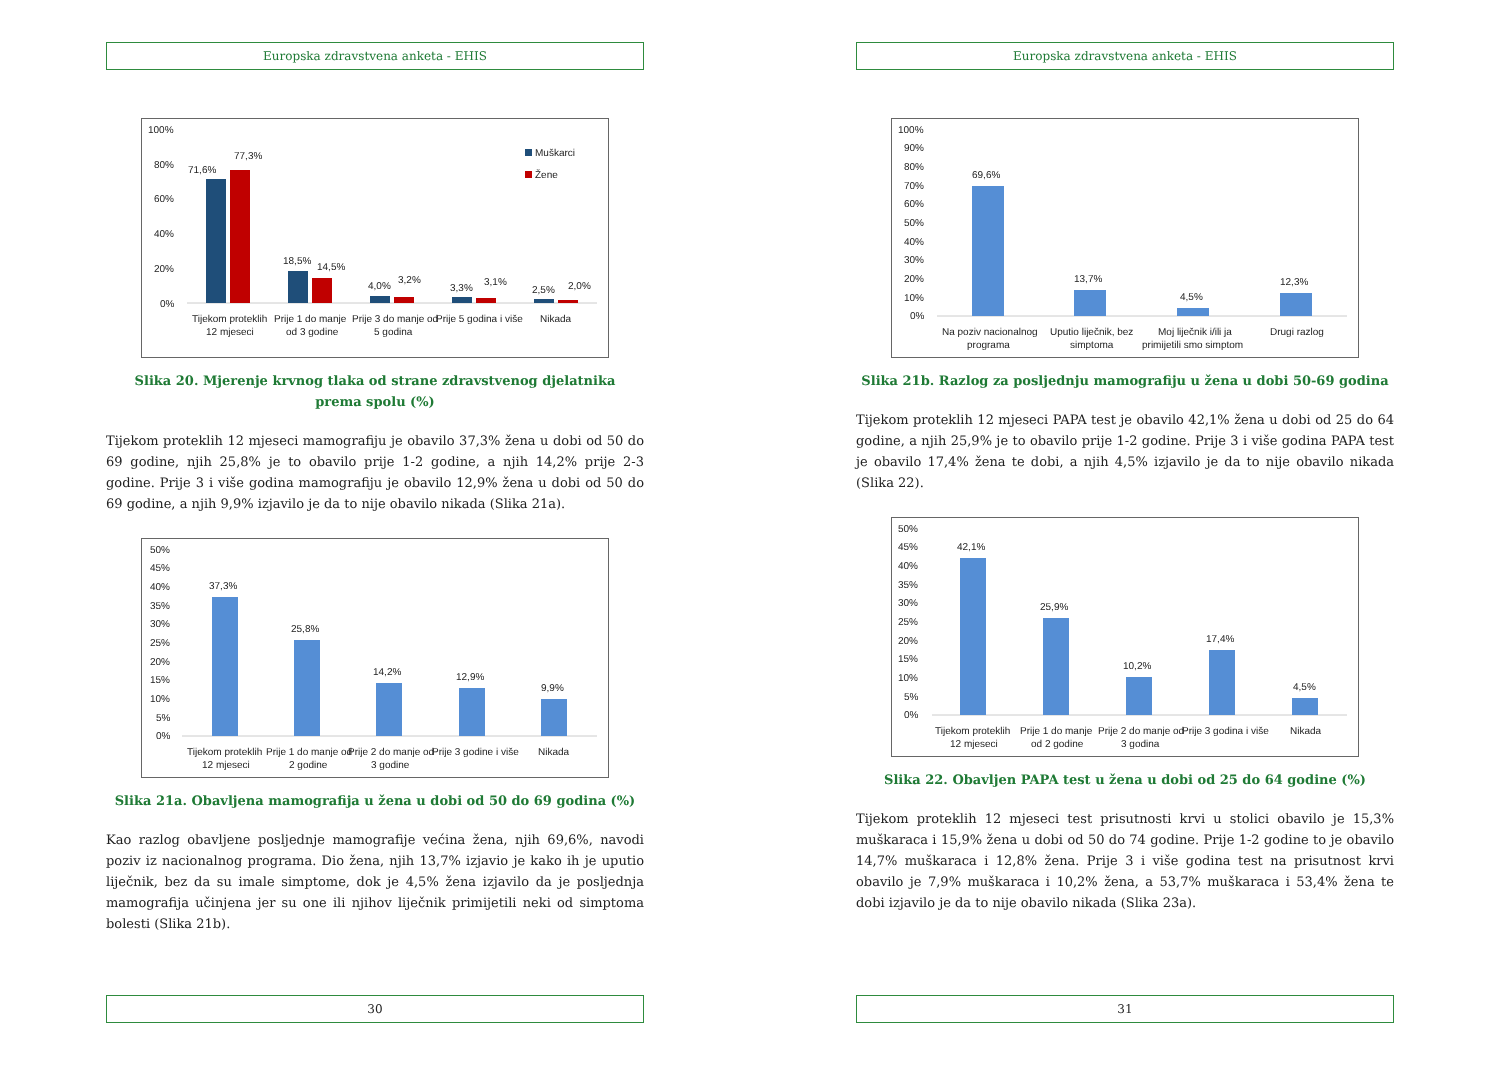Europska zdravstvena anketa - EHIS
100%
80%
60%
40%
20%
0%
71,6%
77,3%
18,5%
14,5%
4,0%
3,2%
3,3%
3,1%
2,5%
2,0%
Muškarci
Žene
Tijekom proteklih
12 mjeseci
Prije 1 do manje
od 3 godine
Prije 3 do manje od
5 godina
Prije 5 godina i više
Nikada
Slika 20. Mjerenje krvnog tlaka od strane zdravstvenog djelatnika
prema spolu (%)
Tijekom proteklih 12 mjeseci mamografiju je obavilo 37,3% žena u dobi od 50 do 69 godine, njih 25,8% je to obavilo prije 1-2 godine, a njih 14,2% prije 2-3 godine. Prije 3 i više godina mamografiju je obavilo 12,9% žena u dobi od 50 do 69 godine, a njih 9,9% izjavilo je da to nije obavilo nikada (Slika 21a).
50%
45%
40%
35%
30%
25%
20%
15%
10%
5%
0%
37,3%
25,8%
14,2%
12,9%
9,9%
Tijekom proteklih
12 mjeseci
Prije 1 do manje od
2 godine
Prije 2 do manje od
3 godine
Prije 3 godine i više
Nikada
Slika 21a. Obavljena mamografija u žena u dobi od 50 do 69 godina (%)
Kao razlog obavljene posljednje mamografije većina žena, njih 69,6%, navodi poziv iz nacionalnog programa. Dio žena, njih 13,7% izjavio je kako ih je uputio liječnik, bez da su imale simptome, dok je 4,5% žena izjavilo da je posljednja mamografija učinjena jer su one ili njihov liječnik primijetili neki od simptoma bolesti (Slika 21b).
30
Europska zdravstvena anketa - EHIS
100%
90%
80%
70%
60%
50%
40%
30%
20%
10%
0%
69,6%
13,7%
4,5%
12,3%
Na poziv nacionalnog
programa
Uputio liječnik, bez
simptoma
Moj liječnik i/ili ja
primijetili smo simptom
Drugi razlog
Slika 21b. Razlog za posljednju mamografiju u žena u dobi 50-69 godina
Tijekom proteklih 12 mjeseci PAPA test je obavilo 42,1% žena u dobi od 25 do 64 godine, a njih 25,9% je to obavilo prije 1-2 godine. Prije 3 i više godina PAPA test je obavilo 17,4% žena te dobi, a njih 4,5% izjavilo je da to nije obavilo nikada (Slika 22).
50%
45%
40%
35%
30%
25%
20%
15%
10%
5%
0%
42,1%
25,9%
10,2%
17,4%
4,5%
Tijekom proteklih
12 mjeseci
Prije 1 do manje
od 2 godine
Prije 2 do manje od
3 godina
Prije 3 godina i više
Nikada
Slika 22. Obavljen PAPA test u žena u dobi od 25 do 64 godine (%)
Tijekom proteklih 12 mjeseci test prisutnosti krvi u stolici obavilo je 15,3% muškaraca i 15,9% žena u dobi od 50 do 74 godine. Prije 1-2 godine to je obavilo 14,7% muškaraca i 12,8% žena. Prije 3 i više godina test na prisutnost krvi obavilo je 7,9% muškaraca i 10,2% žena, a 53,7% muškaraca i 53,4% žena te dobi izjavilo je da to nije obavilo nikada (Slika 23a).
31